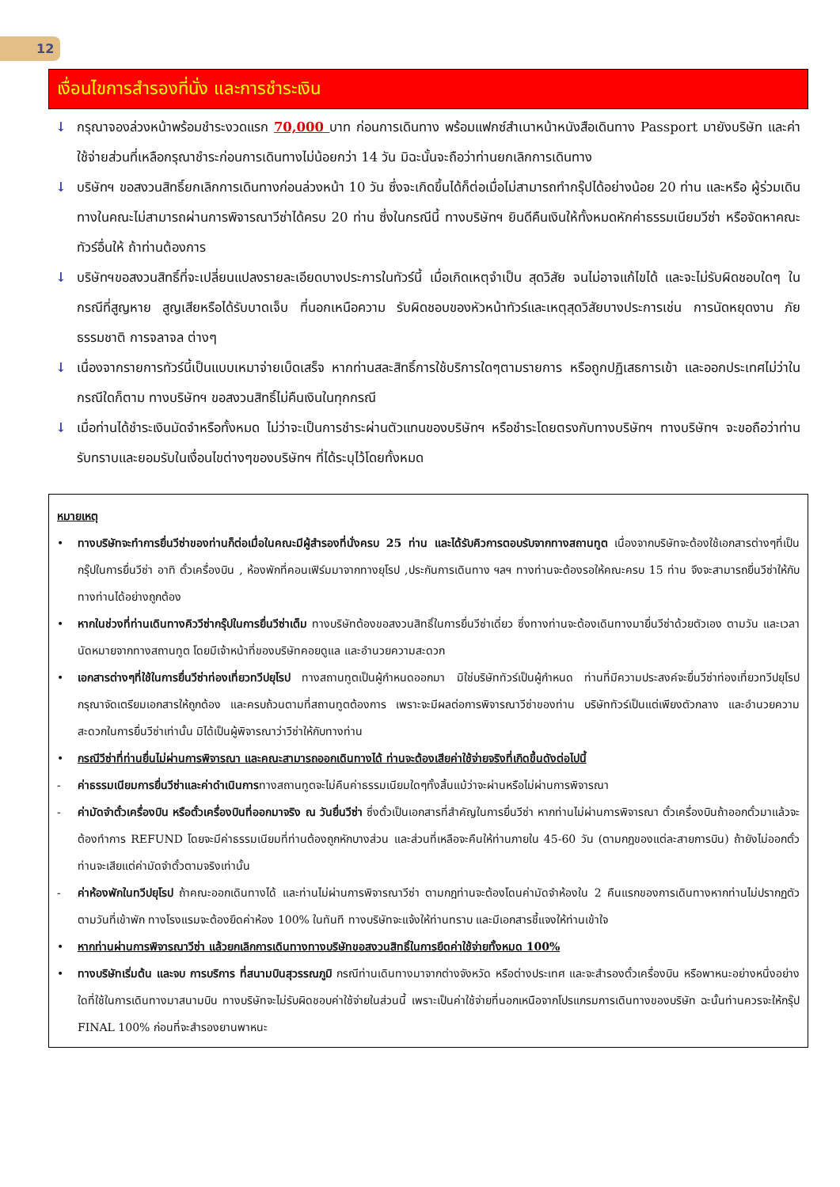12
เงื่อนไขการสำรองที่นั่ง และการชำระเงิน
↓ กรุณาจองล่วงหน้าพร้อมชำระงวดแรก 70,000 บาท ก่อนการเดินทาง พร้อมแฟกซ์สำเนาหน้าหนังสือเดินทาง Passport มายังบริษัท และค่าใช้จ่ายส่วนที่เหลือกรุณาชำระก่อนการเดินทางไม่น้อยกว่า 14 วัน มิฉะนั้นจะถือว่าท่านยกเลิกการเดินทาง
↓ บริษัทฯ ขอสงวนสิทธิ์ยกเลิกการเดินทางก่อนล่วงหน้า 10 วัน ซึ่งจะเกิดขึ้นได้ก็ต่อเมื่อไม่สามารถทำกรุ๊ปได้อย่างน้อย 20 ท่าน และหรือ ผู้ร่วมเดินทางในคณะไม่สามารถผ่านการพิจารณาวีซ่าได้ครบ 20 ท่าน ซึ่งในกรณีนี้ ทางบริษัทฯ ยินดีคืนเงินให้ทั้งหมดหักค่าธรรมเนียมวีซ่า หรือจัดหาคณะทัวร์อื่นให้ ถ้าท่านต้องการ
↓ บริษัทฯขอสงวนสิทธิ์ที่จะเปลี่ยนแปลงรายละเอียดบางประการในทัวร์นี้ เมื่อเกิดเหตุจำเป็น สุดวิสัย จนไม่อาจแก้ไขได้ และจะไม่รับผิดชอบใดๆ ในกรณีที่สูญหาย สูญเสียหรือได้รับบาดเจ็บ ที่นอกเหนือความ รับผิดชอบของหัวหน้าทัวร์และเหตุสุดวิสัยบางประการเช่น การนัดหยุดงาน ภัยธรรมชาติ การจลาจล ต่างๆ
↓ เนื่องจากรายการทัวร์นี้เป็นแบบเหมาจ่ายเบ็ดเสร็จ หากท่านสละสิทธิ์การใช้บริการใดๆตามรายการ หรือถูกปฏิเสธการเข้า และออกประเทศไม่ว่าในกรณีใดก็ตาม ทางบริษัทฯ ขอสงวนสิทธิ์ไม่คืนเงินในทุกกรณี
↓ เมื่อท่านได้ชำระเงินมัดจำหรือทั้งหมด ไม่ว่าจะเป็นการชำระผ่านตัวแทนของบริษัทฯ หรือชำระโดยตรงกับทางบริษัทฯ ทางบริษัทฯ จะขอถือว่าท่านรับทราบและยอมรับในเงื่อนไขต่างๆของบริษัทฯ ที่ได้ระบุไว้โดยทั้งหมด
หมายเหตุ
• ทางบริษัทจะทำการยื่นวีซ่าของท่านก็ต่อเมื่อในคณะมีผู้สำรองที่นั่งครบ 25 ท่าน และได้รับคิวการตอบรับจากทางสถานทูต เนื่องจากบริษัทจะต้องใช้เอกสารต่างๆที่เป็นกรุ๊ปในการยื่นวีซ่า อาทิ ตั๋วเครื่องบิน , ห้องพักที่คอนเฟิร์มมาจากทางยุโรป ,ประกันการเดินทาง ฯลฯ ทางท่านจะต้องรอให้คณะครบ 15 ท่าน จึงจะสามารถยื่นวีซ่าให้กับทางท่านได้อย่างถูกต้อง
• หากในช่วงที่ท่านเดินทางคิววีซ่ากรุ๊ปในการยื่นวีซ่าเต็ม ทางบริษัทต้องขอสงวนสิทธิ์ในการยื่นวีซ่าเดี่ยว ซึ่งทางท่านจะต้องเดินทางมายื่นวีซ่าด้วยตัวเอง ตามวัน และเวลานัดหมายจากทางสถานทูต โดยมีเจ้าหน้าที่ของบริษัทคอยดูแล และอำนวยความสะดวก
• เอกสารต่างๆที่ใช้ในการยื่นวีซ่าท่องเที่ยวทวีปยุโรป ทางสถานทูตเป็นผู้กำหนดออกมา มิใช่บริษัททัวร์เป็นผู้กำหนด ท่านที่มีความประสงค์จะยื่นวีซ่าท่องเที่ยวทวีปยุโรป กรุณาจัดเตรียมเอกสารให้ถูกต้อง และครบถ้วนตามที่สถานทูตต้องการ เพราะจะมีผลต่อการพิจารณาวีซ่าของท่าน บริษัททัวร์เป็นแต่เพียงตัวกลาง และอำนวยความสะดวกในการยื่นวีซ่าเท่านั้น มิได้เป็นผู้พิจารณาว่าวีซ่าให้กับทางท่าน
• กรณีวีซ่าที่ท่านยื่นไม่ผ่านการพิจารณา และคณะสามารถออกเดินทางได้ ท่านจะต้องเสียค่าใช้จ่ายจริงที่เกิดขึ้นดังต่อไปนี้
- ค่าธรรมเนียมการยื่นวีซ่าและค่าดำเนินการทางสถานทูตจะไม่คืนค่าธรรมเนียมใดๆทั้งสิ้นแม้ว่าจะผ่านหรือไม่ผ่านการพิจารณา
- ค่ามัดจำตั๋วเครื่องบิน หรือตั๋วเครื่องบินที่ออกมาจริง ณ วันยื่นวีซ่า ซึ่งตั๋วเป็นเอกสารที่สำคัญในการยื่นวีซ่า หากท่านไม่ผ่านการพิจารณา ตั๋วเครื่องบินถ้าออกตั๋วมาแล้วจะต้องทำการ REFUND โดยจะมีค่าธรรมเนียมที่ท่านต้องถูกหักบางส่วน และส่วนที่เหลือจะคืนให้ท่านภายใน 45-60 วัน (ตามกฎของแต่ละสายการบิน) ถ้ายังไม่ออกตั๋วท่านจะเสียแต่ค่ามัดจำตั๋วตามจริงเท่านั้น
- ค่าห้องพักในทวีปยุโรป ถ้าคณะออกเดินทางได้ และท่านไม่ผ่านการพิจารณาวีซ่า ตามกฎท่านจะต้องโดนค่ามัดจำห้องใน 2 คืนแรกของการเดินทางหากท่านไม่ปรากฏตัวตามวันที่เข้าพัก ทางโรงแรมจะต้องยึดค่าห้อง 100% ในทันที ทางบริษัทจะแจ้งให้ท่านทราบ และมีเอกสารชี้แจงให้ท่านเข้าใจ
• หากท่านผ่านการพิจารณาวีซ่า แล้วยกเลิกการเดินทางทางบริษัทขอสงวนสิทธิ์ในการยึดค่าใช้จ่ายทั้งหมด 100%
• ทางบริษัทเริ่มต้น และจบ การบริการ ที่สนามบินสุวรรณภูมิ กรณีท่านเดินทางมาจากต่างจังหวัด หรือต่างประเทศ และจะสำรองตั๋วเครื่องบิน หรือพาหนะอย่างหนึ่งอย่างใดที่ใช้ในการเดินทางมาสนามบิน ทางบริษัทจะไม่รับผิดชอบค่าใช้จ่ายในส่วนนี้ เพราะเป็นค่าใช้จ่ายที่นอกเหนือจากโปรแกรมการเดินทางของบริษัท ฉะนั้นท่านควรจะให้กรุ๊ป FINAL 100% ก่อนที่จะสำรองยานพาหนะ